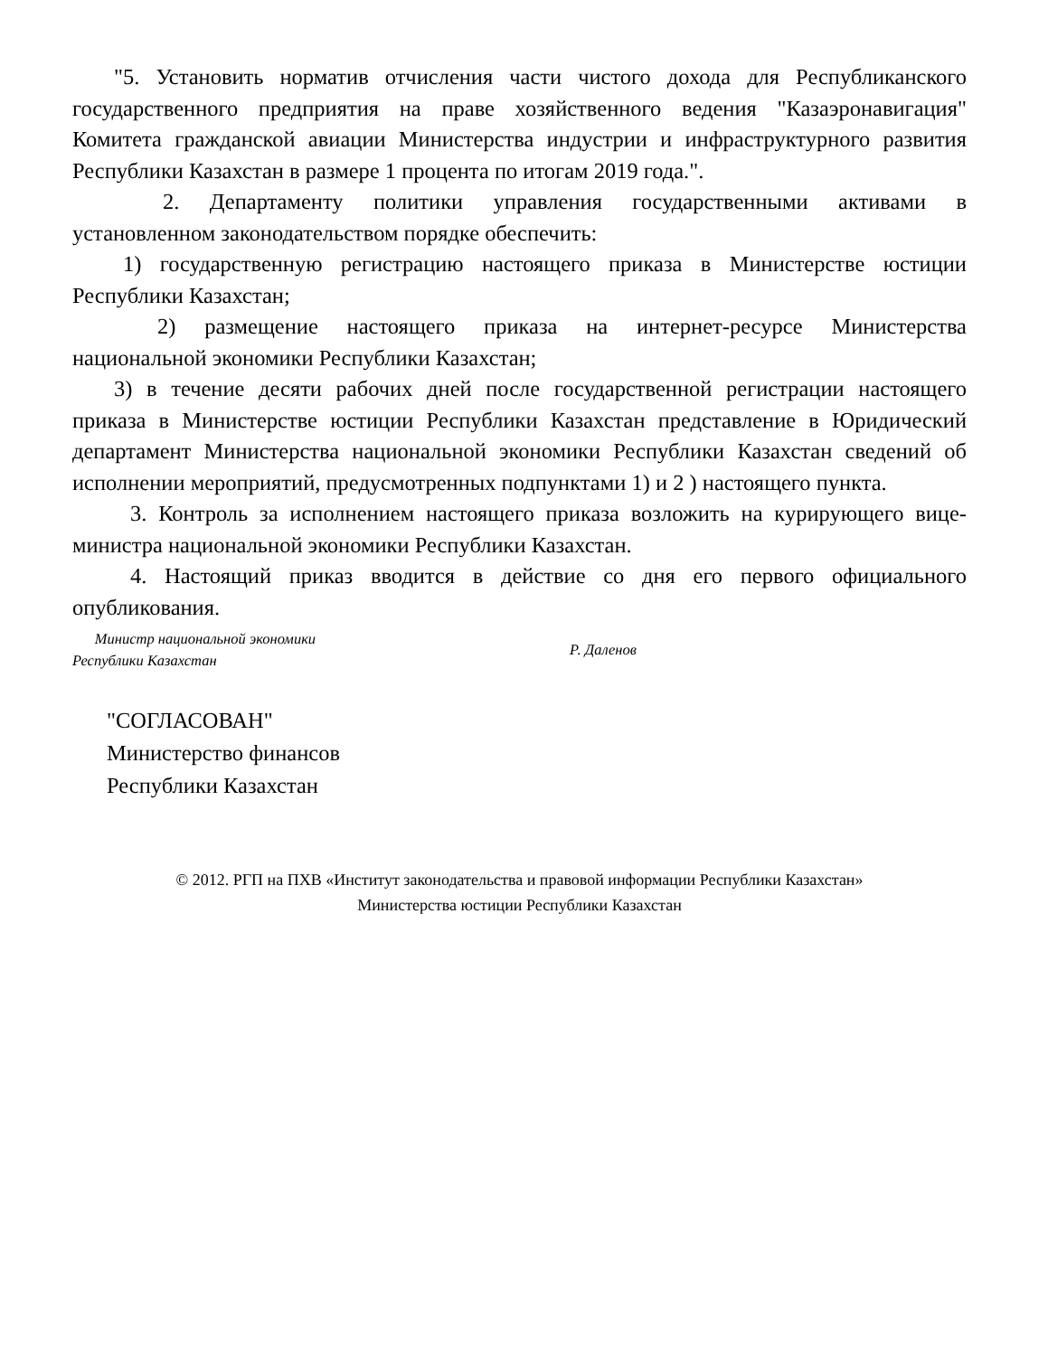"5. Установить норматив отчисления части чистого дохода для Республиканского государственного предприятия на праве хозяйственного ведения "Казаэронавигация" Комитета гражданской авиации Министерства индустрии и инфраструктурного развития Республики Казахстан в размере 1 процента по итогам 2019 года.".
2. Департаменту политики управления государственными активами в установленном законодательством порядке обеспечить:
1) государственную регистрацию настоящего приказа в Министерстве юстиции Республики Казахстан;
2) размещение настоящего приказа на интернет-ресурсе Министерства национальной экономики Республики Казахстан;
3) в течение десяти рабочих дней после государственной регистрации настоящего приказа в Министерстве юстиции Республики Казахстан представление в Юридический департамент Министерства национальной экономики Республики Казахстан сведений об исполнении мероприятий, предусмотренных подпунктами 1) и 2 ) настоящего пункта.
3. Контроль за исполнением настоящего приказа возложить на курирующего вице-министра национальной экономики Республики Казахстан.
4. Настоящий приказ вводится в действие со дня его первого официального опубликования.
Министр национальной экономики
Республики Казахстан
Р. Даленов
"СОГЛАСОВАН"
Министерство финансов
Республики Казахстан
© 2012. РГП на ПХВ «Институт законодательства и правовой информации Республики Казахстан»
Министерства юстиции Республики Казахстан